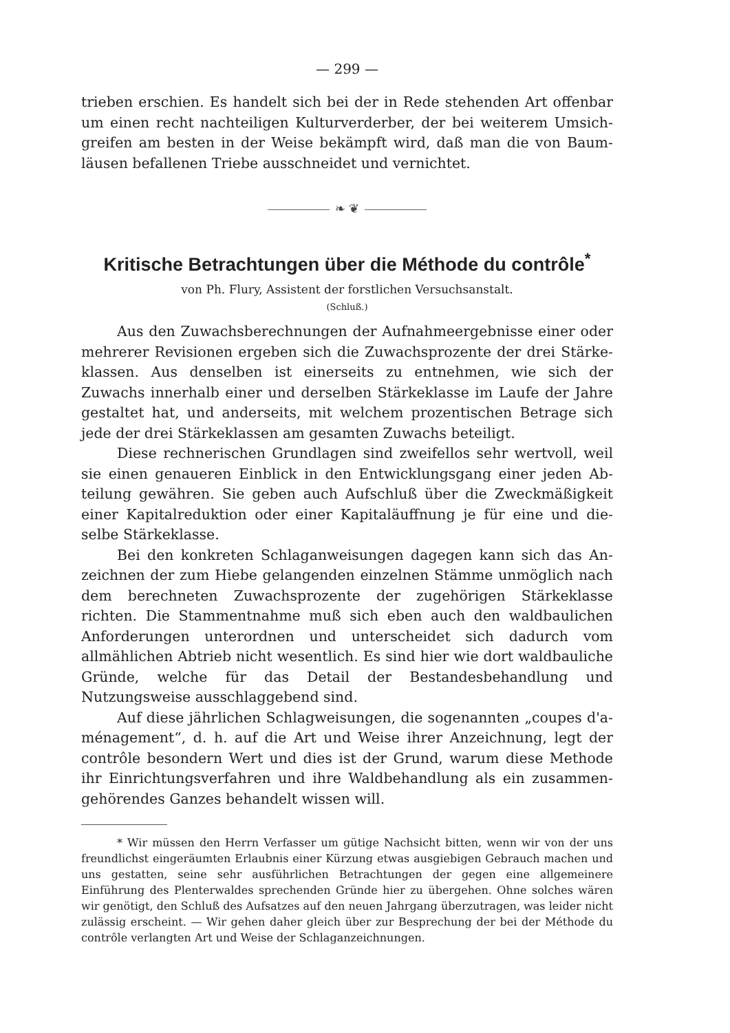— 299 —
trieben erschien. Es handelt sich bei der in Rede stehenden Art offenbar um einen recht nachteiligen Kulturverderber, der bei weiterem Umsich­greifen am besten in der Weise bekämpft wird, daß man die von Baum­läusen befallenen Triebe ausschneidet und vernichtet.
❧ ❦
Kritische Betrachtungen über die Méthode du contrôle<sup>*</sup>
von Ph. Flury, Assistent der forstlichen Versuchsanstalt.
(Schluß.)
Aus den Zuwachsberechnungen der Aufnahmeergebnisse einer oder mehrerer Revisionen ergeben sich die Zuwachsprozente der drei Stärke­klassen. Aus denselben ist einerseits zu entnehmen, wie sich der Zuwachs innerhalb einer und derselben Stärkeklasse im Laufe der Jahre gestaltet hat, und anderseits, mit welchem prozentischen Betrage sich jede der drei Stärkeklassen am gesamten Zuwachs beteiligt.
Diese rechnerischen Grundlagen sind zweifellos sehr wertvoll, weil sie einen genaueren Einblick in den Entwicklungsgang einer jeden Ab­teilung gewähren. Sie geben auch Aufschluß über die Zweckmäßigkeit einer Kapitalreduktion oder einer Kapitaläuffnung je für eine und die­selbe Stärkeklasse.
Bei den konkreten Schlaganweisungen dagegen kann sich das An­zeichnen der zum Hiebe gelangenden einzelnen Stämme unmöglich nach dem berechneten Zuwachsprozente der zugehörigen Stärkeklasse richten. Die Stammentnahme muß sich eben auch den waldbaulichen Anforderungen unterordnen und unterscheidet sich dadurch vom allmählichen Abtrieb nicht wesentlich. Es sind hier wie dort waldbauliche Gründe, welche für das Detail der Bestandesbehandlung und Nutzungsweise ausschlaggebend sind.
Auf diese jährlichen Schlagweisungen, die sogenannten „coupes d'a­ménagement“, d. h. auf die Art und Weise ihrer Anzeichnung, legt der contrôle besondern Wert und dies ist der Grund, warum diese Methode ihr Einrichtungsverfahren und ihre Waldbehandlung als ein zusammen­gehörendes Ganzes behandelt wissen will.
* Wir müssen den Herrn Verfasser um gütige Nachsicht bitten, wenn wir von der uns freundlichst eingeräumten Erlaubnis einer Kürzung etwas ausgiebigen Gebrauch machen und uns gestatten, seine sehr ausführlichen Betrachtungen der gegen eine all­gemeinere Einführung des Plenterwaldes sprechenden Gründe hier zu übergehen. Ohne solches wären wir genötigt, den Schluß des Aufsatzes auf den neuen Jahrgang über­zutragen, was leider nicht zulässig erscheint. — Wir gehen daher gleich über zur Be­sprechung der bei der Méthode du contrôle verlangten Art und Weise der Schlag­anzeichnungen.